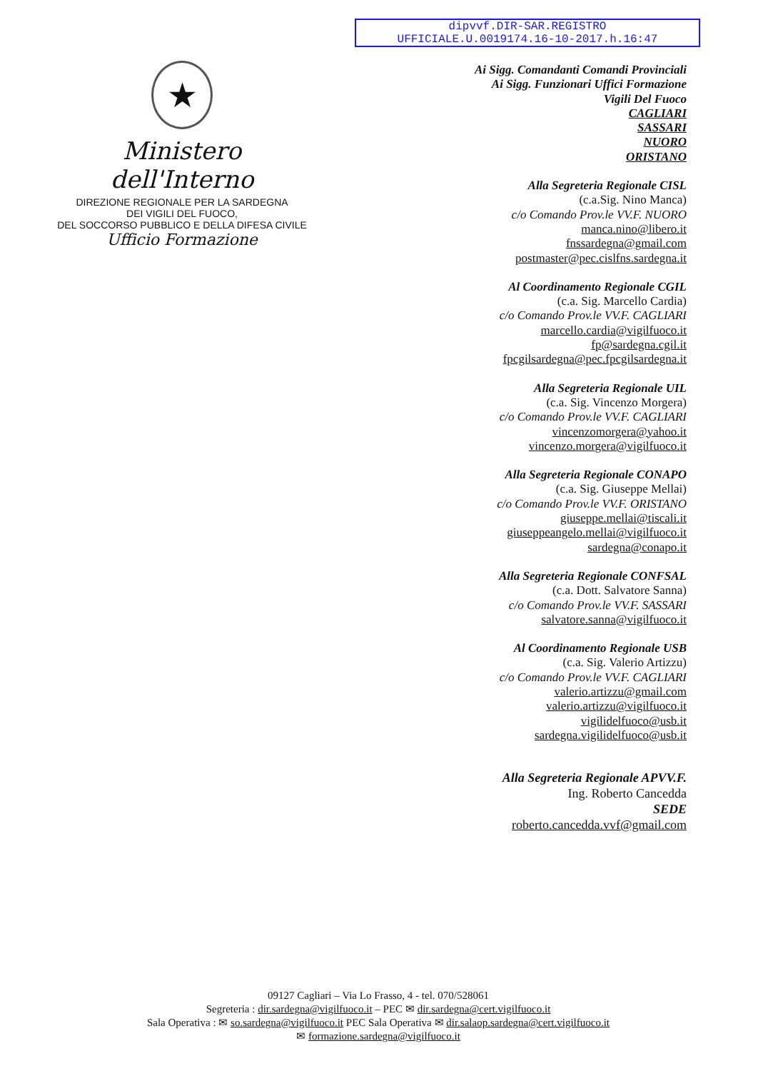dipvvf.DIR-SAR.REGISTRO
UFFICIALE.U.0019174.16-10-2017.h.16:47
★
Ministero dell'Interno
DIREZIONE REGIONALE PER LA SARDEGNA
DEI VIGILI DEL FUOCO,
DEL SOCCORSO PUBBLICO E DELLA DIFESA CIVILE
Ufficio Formazione
Ai Sigg. Comandanti Comandi Provinciali
Ai Sigg. Funzionari Uffici Formazione
Vigili Del Fuoco
CAGLIARI
SASSARI
NUORO
ORISTANO
Alla Segreteria Regionale CISL
(c.a.Sig. Nino Manca)
c/o Comando Prov.le VV.F. NUORO
manca.nino@libero.it
fnssardegna@gmail.com
postmaster@pec.cislfns.sardegna.it
Al Coordinamento Regionale CGIL
(c.a. Sig. Marcello Cardia)
c/o Comando Prov.le VV.F. CAGLIARI
marcello.cardia@vigilfuoco.it
fp@sardegna.cgil.it
fpcgilsardegna@pec.fpcgilsardegna.it
Alla Segreteria Regionale UIL
(c.a. Sig. Vincenzo Morgera)
c/o Comando Prov.le VV.F. CAGLIARI
vincenzomorgera@yahoo.it
vincenzo.morgera@vigilfuoco.it
Alla Segreteria Regionale CONAPO
(c.a. Sig. Giuseppe Mellai)
c/o Comando Prov.le VV.F. ORISTANO
giuseppe.mellai@tiscali.it
giuseppeangelo.mellai@vigilfuoco.it
sardegna@conapo.it
Alla Segreteria Regionale CONFSAL
(c.a. Dott. Salvatore Sanna)
c/o Comando Prov.le VV.F. SASSARI
salvatore.sanna@vigilfuoco.it
Al Coordinamento Regionale USB
(c.a. Sig. Valerio Artizzu)
c/o Comando Prov.le VV.F. CAGLIARI
valerio.artizzu@gmail.com
valerio.artizzu@vigilfuoco.it
vigilidelfuoco@usb.it
sardegna.vigilidelfuoco@usb.it
Alla Segreteria Regionale APVV.F.
Ing. Roberto Cancedda
SEDE
roberto.cancedda.vvf@gmail.com
09127 Cagliari – Via Lo Frasso, 4 - tel. 070/528061
Segreteria : dir.sardegna@vigilfuoco.it – PEC ✉ dir.sardegna@cert.vigilfuoco.it
Sala Operativa : ✉ so.sardegna@vigilfuoco.it PEC Sala Operativa ✉ dir.salaop.sardegna@cert.vigilfuoco.it
✉ formazione.sardegna@vigilfuoco.it